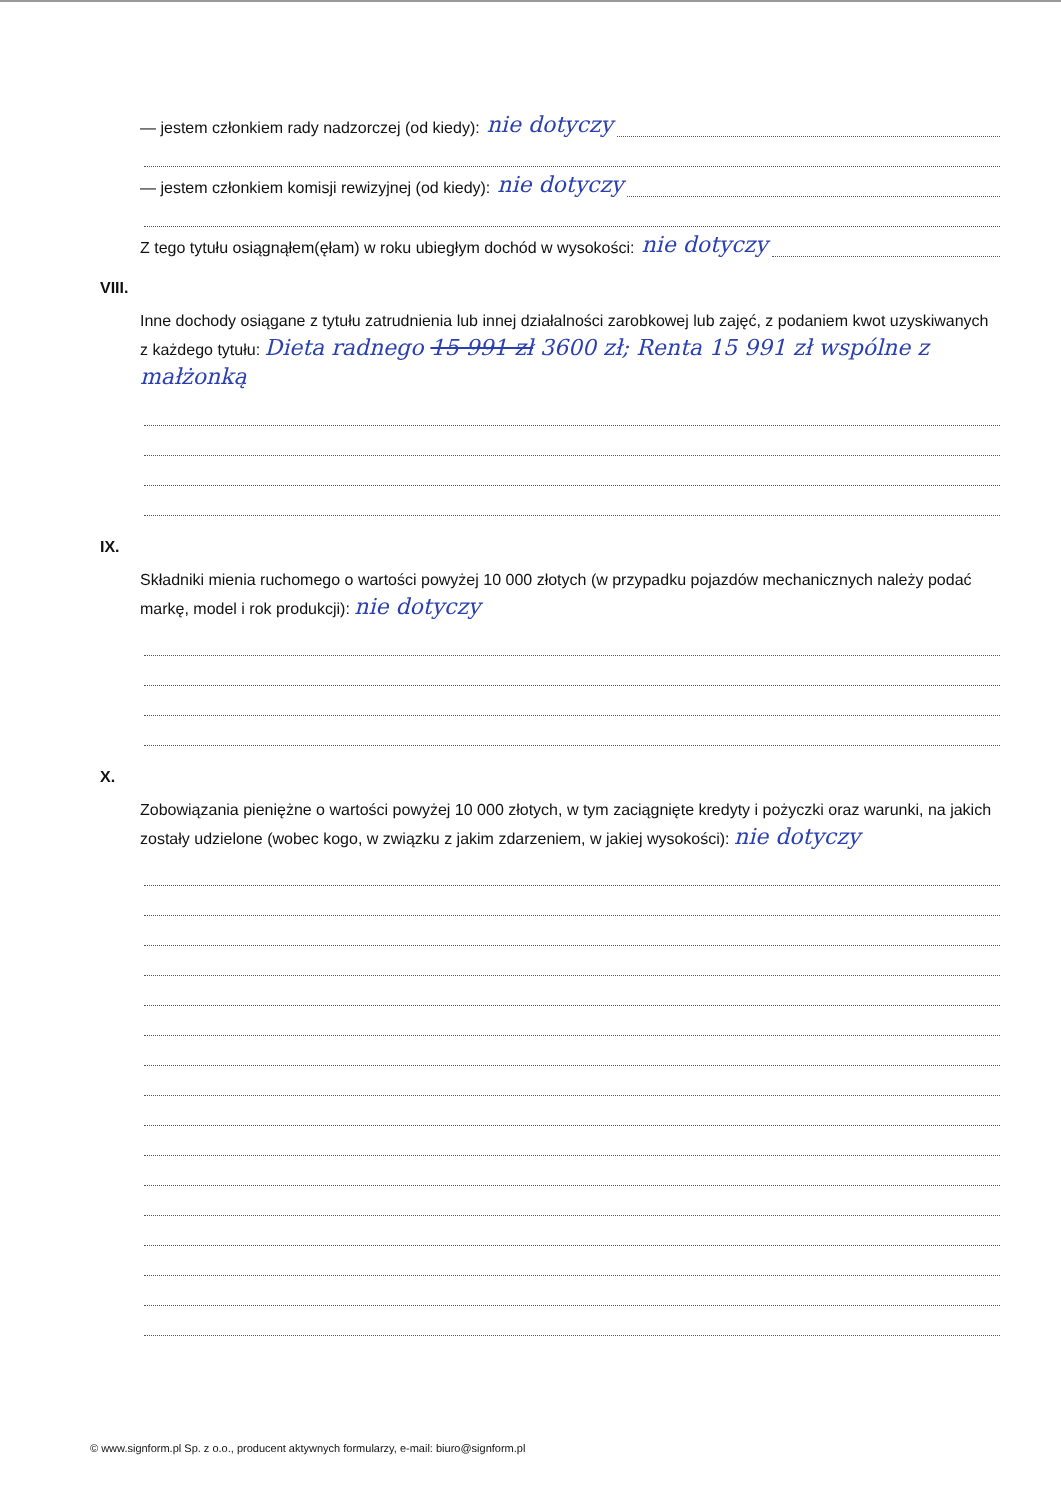— jestem członkiem rady nadzorczej (od kiedy): nie dotyczy
— jestem członkiem komisji rewizyjnej (od kiedy): nie dotyczy
Z tego tytułu osiągnąłem(ęłam) w roku ubiegłym dochód w wysokości: nie dotyczy
VIII.
Inne dochody osiągane z tytułu zatrudnienia lub innej działalności zarobkowej lub zajęć, z podaniem kwot uzyskiwanych z każdego tytułu: Dieta radnego 15 991 zł 3600 zł; Renta 15 991 zł wspólne z małżonką
IX.
Składniki mienia ruchomego o wartości powyżej 10 000 złotych (w przypadku pojazdów mechanicznych należy podać markę, model i rok produkcji): nie dotyczy
X.
Zobowiązania pieniężne o wartości powyżej 10 000 złotych, w tym zaciągnięte kredyty i pożyczki oraz warunki, na jakich zostały udzielone (wobec kogo, w związku z jakim zdarzeniem, w jakiej wysokości): nie dotyczy
© www.signform.pl Sp. z o.o., producent aktywnych formularzy, e-mail: biuro@signform.pl